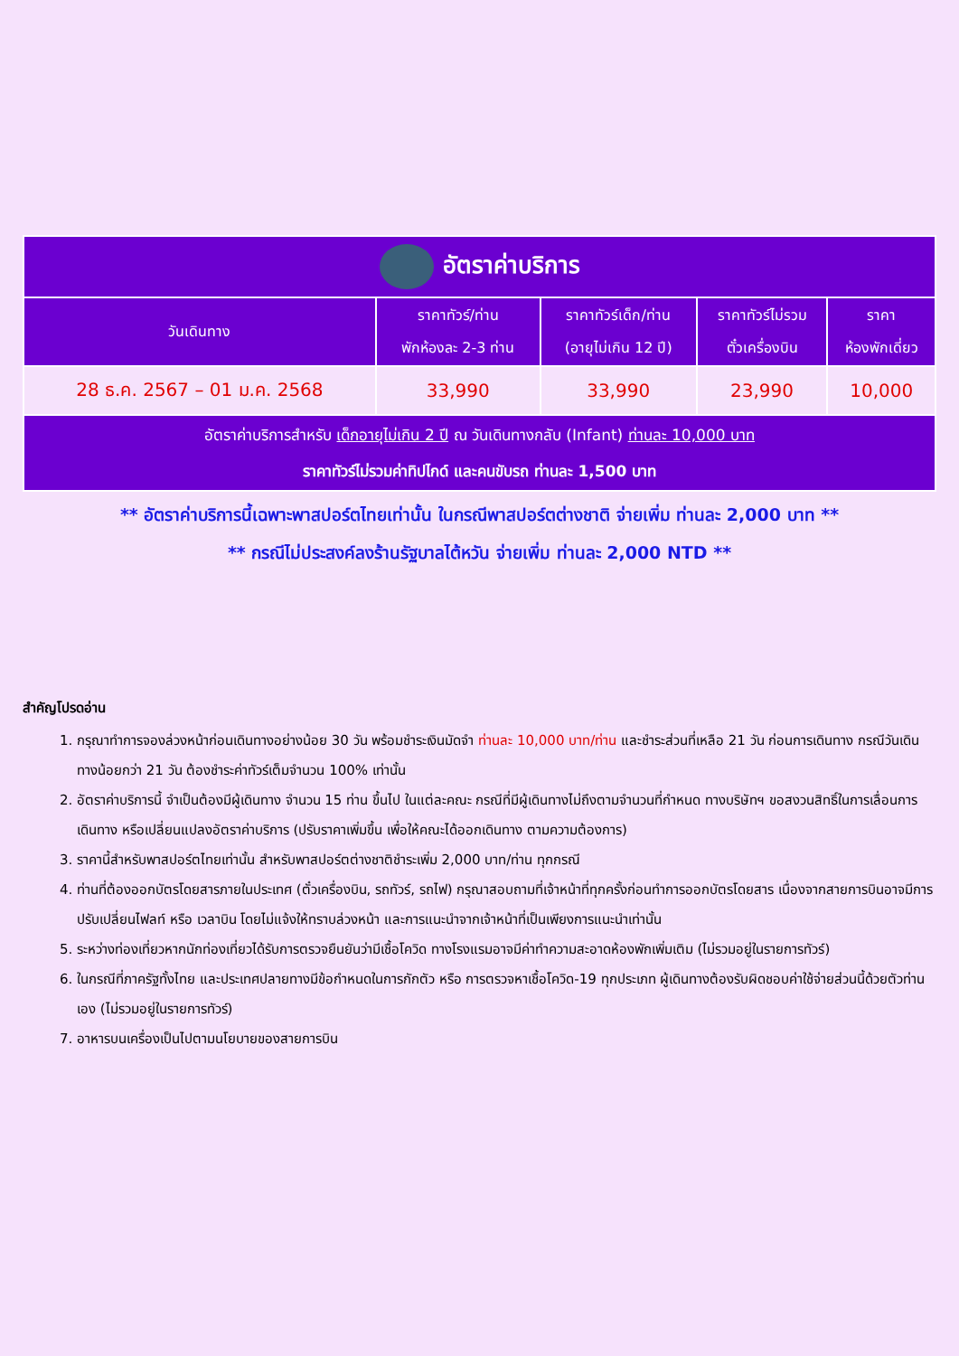| อัตราค่าบริการ | | | | |
| วันเดินทาง | ราคาทัวร์/ท่าน พักห้องละ 2-3 ท่าน | ราคาทัวร์เด็ก/ท่าน (อายุไม่เกิน 12 ปี) | ราคาทัวร์ไม่รวม ตั๋วเครื่องบิน | ราคา ห้องพักเดี่ยว |
| 28 ธ.ค. 2567 – 01 ม.ค. 2568 | 33,990 | 33,990 | 23,990 | 10,000 |
| อัตราค่าบริการสำหรับ เด็กอายุไม่เกิน 2 ปี ณ วันเดินทางกลับ (Infant) ท่านละ 10,000 บาท ราคาทัวร์ไม่รวมค่าทิปไกด์ และคนขับรถ ท่านละ 1,500 บาท | | | | |
** อัตราค่าบริการนี้เฉพาะพาสปอร์ตไทยเท่านั้น ในกรณีพาสปอร์ตต่างชาติ จ่ายเพิ่ม ท่านละ 2,000 บาท **
** กรณีไม่ประสงค์ลงร้านรัฐบาลไต้หวัน จ่ายเพิ่ม ท่านละ 2,000 NTD **
สำคัญโปรดอ่าน
1. กรุณาทำการจองล่วงหน้าก่อนเดินทางอย่างน้อย 30 วัน พร้อมชำระเงินมัดจำ ท่านละ 10,000 บาท/ท่าน และชำระส่วนที่เหลือ 21 วัน ก่อนการเดินทาง กรณีวันเดินทางน้อยกว่า 21 วัน ต้องชำระค่าทัวร์เต็มจำนวน 100% เท่านั้น
2. อัตราค่าบริการนี้ จำเป็นต้องมีผู้เดินทาง จำนวน 15 ท่าน ขึ้นไป ในแต่ละคณะ กรณีที่มีผู้เดินทางไม่ถึงตามจำนวนที่กำหนด ทางบริษัทฯ ขอสงวนสิทธิ์ในการเลื่อนการเดินทาง หรือเปลี่ยนแปลงอัตราค่าบริการ (ปรับราคาเพิ่มขึ้น เพื่อให้คณะได้ออกเดินทาง ตามความต้องการ)
3. ราคานี้สำหรับพาสปอร์ตไทยเท่านั้น สำหรับพาสปอร์ตต่างชาติชำระเพิ่ม 2,000 บาท/ท่าน ทุกกรณี
4. ท่านที่ต้องออกบัตรโดยสารภายในประเทศ (ตั๋วเครื่องบิน, รถทัวร์, รถไฟ) กรุณาสอบถามที่เจ้าหน้าที่ทุกครั้งก่อนทำการออกบัตรโดยสาร เนื่องจากสายการบินอาจมีการปรับเปลี่ยนไฟลท์ หรือ เวลาบิน โดยไม่แจ้งให้ทราบล่วงหน้า และการแนะนำจากเจ้าหน้าที่เป็นเพียงการแนะนำเท่านั้น
5. ระหว่างท่องเที่ยวหากนักท่องเที่ยวได้รับการตรวจยืนยันว่ามีเชื้อโควิด ทางโรงแรมอาจมีค่าทำความสะอาดห้องพักเพิ่มเติม (ไม่รวมอยู่ในรายการทัวร์)
6. ในกรณีที่ภาครัฐทั้งไทย และประเทศปลายทางมีข้อกำหนดในการกักตัว หรือ การตรวจหาเชื้อโควิด-19 ทุกประเภท ผู้เดินทางต้องรับผิดชอบค่าใช้จ่ายส่วนนี้ด้วยตัวท่านเอง (ไม่รวมอยู่ในรายการทัวร์)
7. อาหารบนเครื่องเป็นไปตามนโยบายของสายการบิน